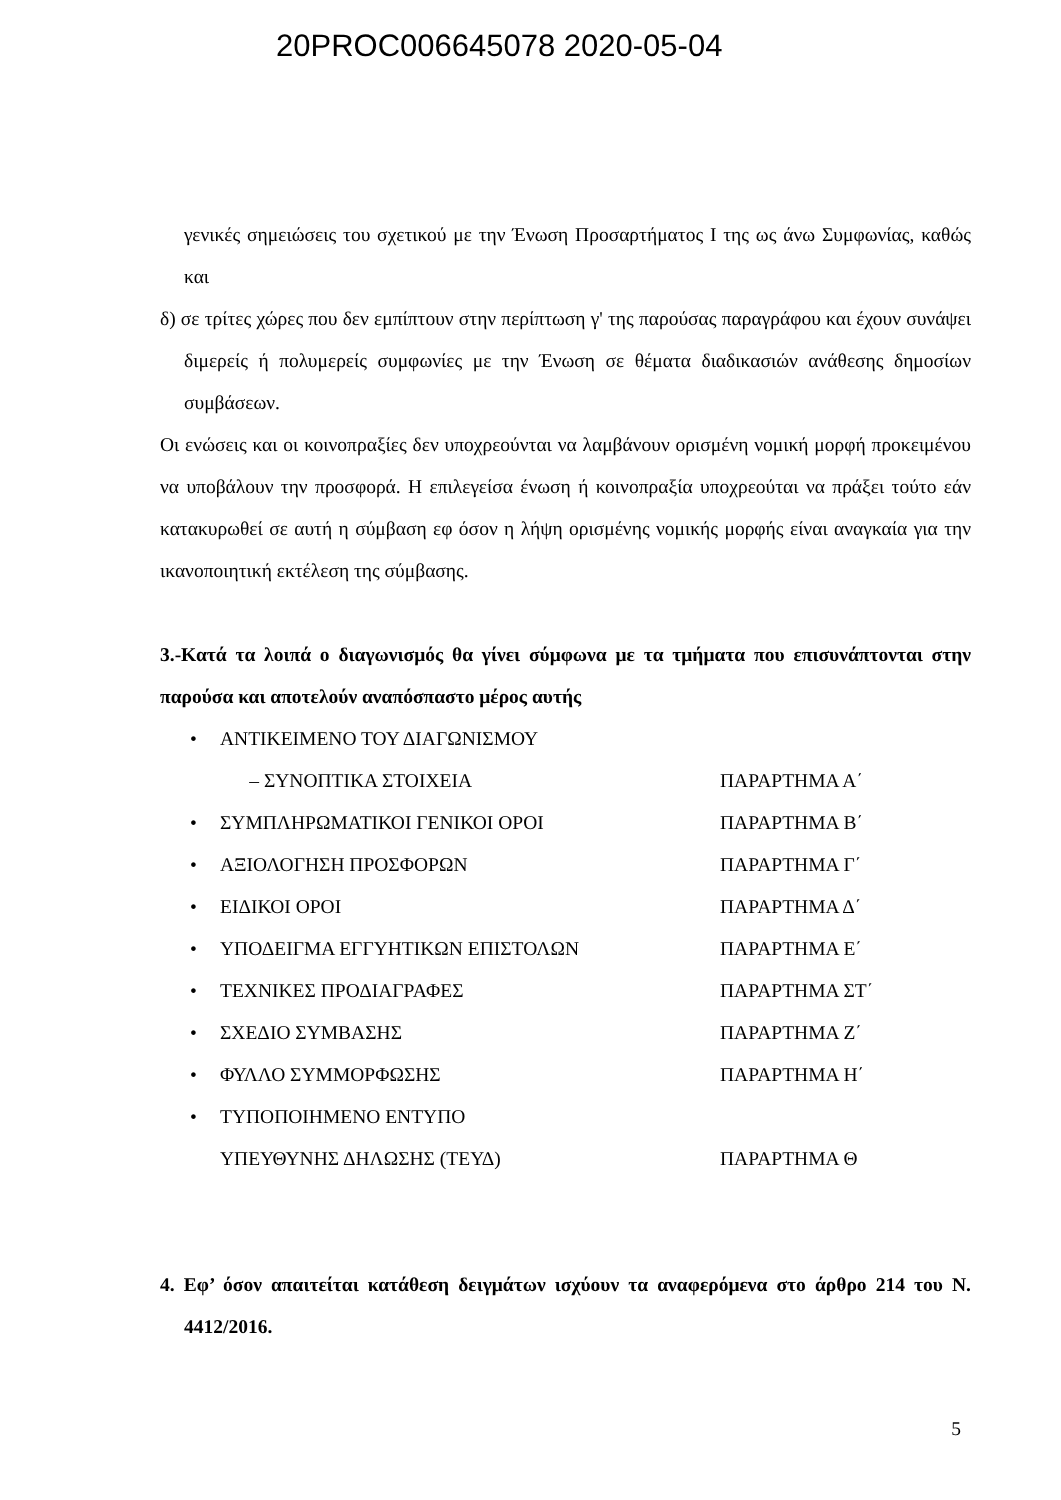20PROC006645078 2020-05-04
γενικές σημειώσεις του σχετικού με την Ένωση Προσαρτήματος Ι της ως άνω Συμφωνίας, καθώς και
δ) σε τρίτες χώρες που δεν εμπίπτουν στην περίπτωση γ' της παρούσας παραγράφου και έχουν συνάψει διμερείς ή πολυμερείς συμφωνίες με την Ένωση σε θέματα διαδικασιών ανάθεσης δημοσίων συμβάσεων.
Οι ενώσεις και οι κοινοπραξίες δεν υποχρεούνται να λαμβάνουν ορισμένη νομική μορφή προκειμένου να υποβάλουν την προσφορά. Η επιλεγείσα ένωση ή κοινοπραξία υποχρεούται να πράξει τούτο εάν κατακυρωθεί σε αυτή η σύμβαση εφ όσον η λήψη ορισμένης νομικής μορφής είναι αναγκαία για την ικανοποιητική εκτέλεση της σύμβασης.
3.-Κατά τα λοιπά ο διαγωνισμός θα γίνει σύμφωνα με τα τμήματα που επισυνάπτονται στην παρούσα και αποτελούν αναπόσπαστο μέρος αυτής
• ΑΝΤΙΚΕΙΜΕΝΟ ΤΟΥ ΔΙΑΓΩΝΙΣΜΟΥ
– ΣΥΝΟΠΤΙΚΑ ΣΤΟΙΧΕΙΑ
ΠΑΡΑΡΤΗΜΑ Α΄
• ΣΥΜΠΛΗΡΩΜΑΤΙΚΟΙ ΓΕΝΙΚΟΙ ΟΡΟΙ ΠΑΡΑΡΤΗΜΑ Β΄
• ΑΞΙΟΛΟΓΗΣΗ ΠΡΟΣΦΟΡΩΝ ΠΑΡΑΡΤΗΜΑ Γ΄
• ΕΙΔΙΚΟΙ ΟΡΟΙ ΠΑΡΑΡΤΗΜΑ Δ΄
• ΥΠΟΔΕΙΓΜΑ ΕΓΓΥΗΤΙΚΩΝ ΕΠΙΣΤΟΛΩΝ ΠΑΡΑΡΤΗΜΑ Ε΄
• ΤΕΧΝΙΚΕΣ ΠΡΟΔΙΑΓΡΑΦΕΣ ΠΑΡΑΡΤΗΜΑ ΣΤ΄
• ΣΧΕΔΙΟ ΣΥΜΒΑΣΗΣ ΠΑΡΑΡΤΗΜΑ Ζ΄
• ΦΥΛΛΟ ΣΥΜΜΟΡΦΩΣΗΣ ΠΑΡΑΡΤΗΜΑ Η΄
• ΤΥΠΟΠΟΙΗΜΕΝΟ ΕΝΤΥΠΟ
ΥΠΕΥΘΥΝΗΣ ΔΗΛΩΣΗΣ (ΤΕΥΔ)
ΠΑΡΑΡΤΗΜΑ Θ
4. Εφ’ όσον απαιτείται κατάθεση δειγμάτων ισχύουν τα αναφερόμενα στο άρθρο 214 του Ν. 4412/2016.
5